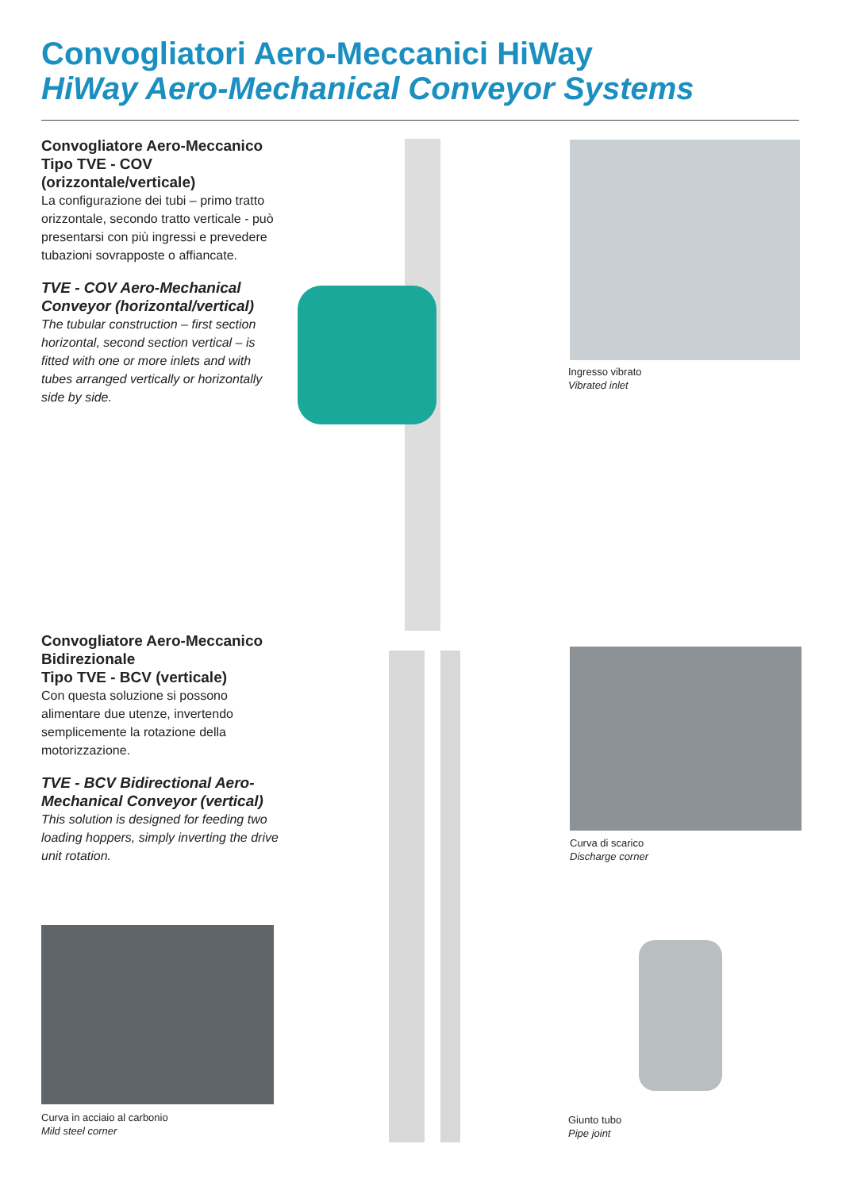Convogliatori Aero-Meccanici HiWay
HiWay Aero-Mechanical Conveyor Systems
Convogliatore Aero-Meccanico Tipo TVE - COV (orizzontale/verticale)
La configurazione dei tubi – primo tratto orizzontale, secondo tratto verticale - può presentarsi con più ingressi e prevedere tubazioni sovrapposte o affiancate.
TVE - COV Aero-Mechanical Conveyor (horizontal/vertical)
The tubular construction – first section horizontal, second section vertical – is fitted with one or more inlets and with tubes arranged vertically or horizontally side by side.
Ingresso vibrato
Vibrated inlet
Convogliatore Aero-Meccanico Bidirezionale
Tipo TVE - BCV (verticale)
Con questa soluzione si possono alimentare due utenze, invertendo semplicemente la rotazione della motorizzazione.
TVE - BCV Bidirectional Aero-Mechanical Conveyor (vertical)
This solution is designed for feeding two loading hoppers, simply inverting the drive unit rotation.
Curva di scarico
Discharge corner
Curva in acciaio al carbonio
Mild steel corner
Giunto tubo
Pipe joint